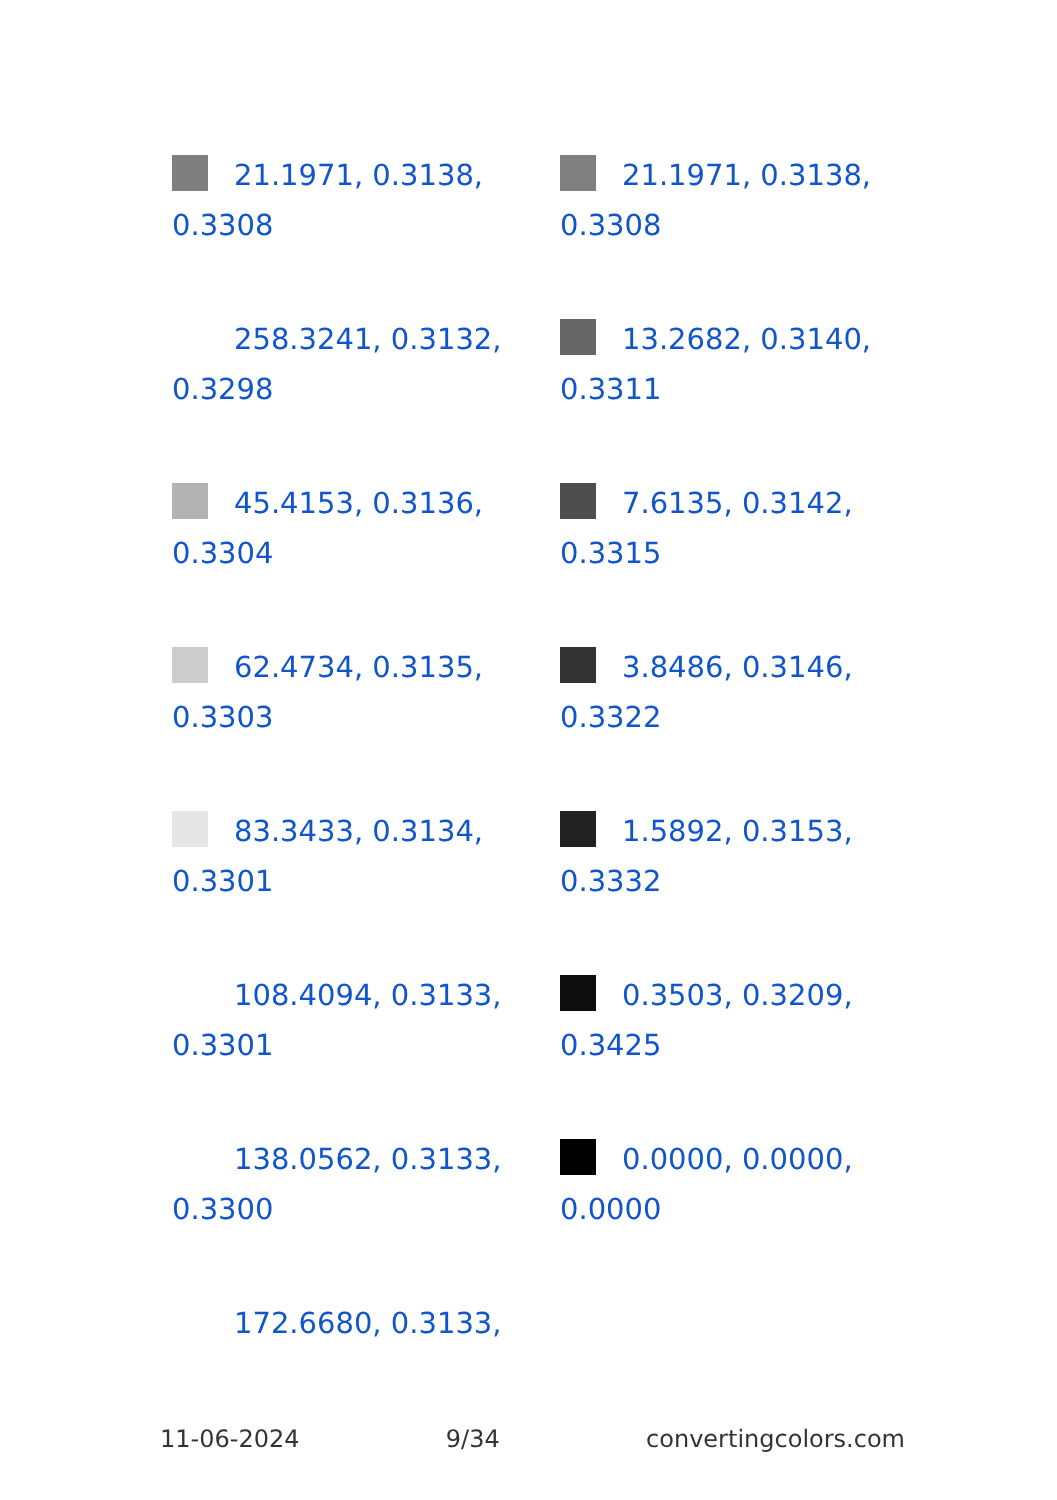21.1971, 0.3138, 0.3308
21.1971, 0.3138, 0.3308
258.3241, 0.3132, 0.3298
13.2682, 0.3140, 0.3311
45.4153, 0.3136, 0.3304
7.6135, 0.3142, 0.3315
62.4734, 0.3135, 0.3303
3.8486, 0.3146, 0.3322
83.3433, 0.3134, 0.3301
1.5892, 0.3153, 0.3332
108.4094, 0.3133, 0.3301
0.3503, 0.3209, 0.3425
138.0562, 0.3133, 0.3300
0.0000, 0.0000, 0.0000
172.6680, 0.3133,
11-06-2024 9/34 convertingcolors.com